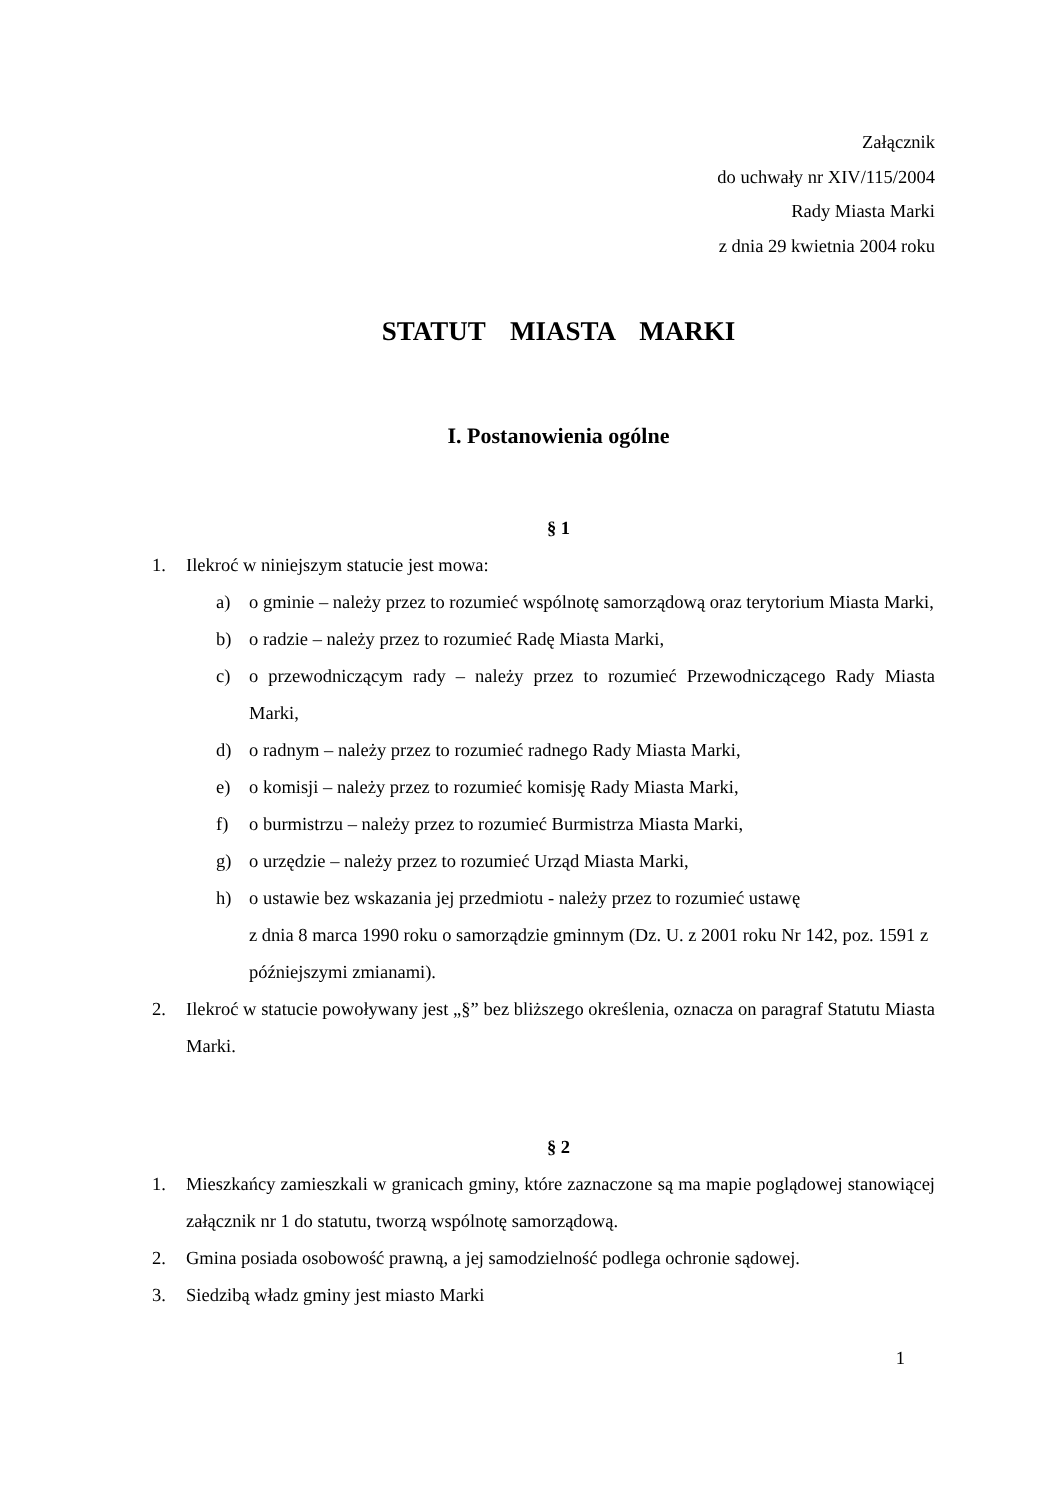Załącznik
do uchwały nr XIV/115/2004
Rady Miasta Marki
z dnia 29 kwietnia 2004 roku
STATUT MIASTA MARKI
I. Postanowienia ogólne
§ 1
1. Ilekroć w niniejszym statucie jest mowa:
a) o gminie – należy przez to rozumieć wspólnotę samorządową oraz terytorium Miasta Marki,
b) o radzie – należy przez to rozumieć Radę Miasta Marki,
c) o przewodniczącym rady – należy przez to rozumieć Przewodniczącego Rady Miasta Marki,
d) o radnym – należy przez to rozumieć radnego Rady Miasta Marki,
e) o komisji – należy przez to rozumieć komisję Rady Miasta Marki,
f) o burmistrzu – należy przez to rozumieć Burmistrza Miasta Marki,
g) o urzędzie – należy przez to rozumieć Urząd Miasta Marki,
h) o ustawie bez wskazania jej przedmiotu - należy przez to rozumieć ustawę
z dnia 8 marca 1990 roku o samorządzie gminnym (Dz. U. z 2001 roku Nr 142, poz. 1591 z późniejszymi zmianami).
2. Ilekroć w statucie powoływany jest „§” bez bliższego określenia, oznacza on paragraf Statutu Miasta Marki.
§ 2
1. Mieszkańcy zamieszkali w granicach gminy, które zaznaczone są ma mapie poglądowej stanowiącej załącznik nr 1 do statutu, tworzą wspólnotę samorządową.
2. Gmina posiada osobowość prawną, a jej samodzielność podlega ochronie sądowej.
3. Siedzibą władz gminy jest miasto Marki
1